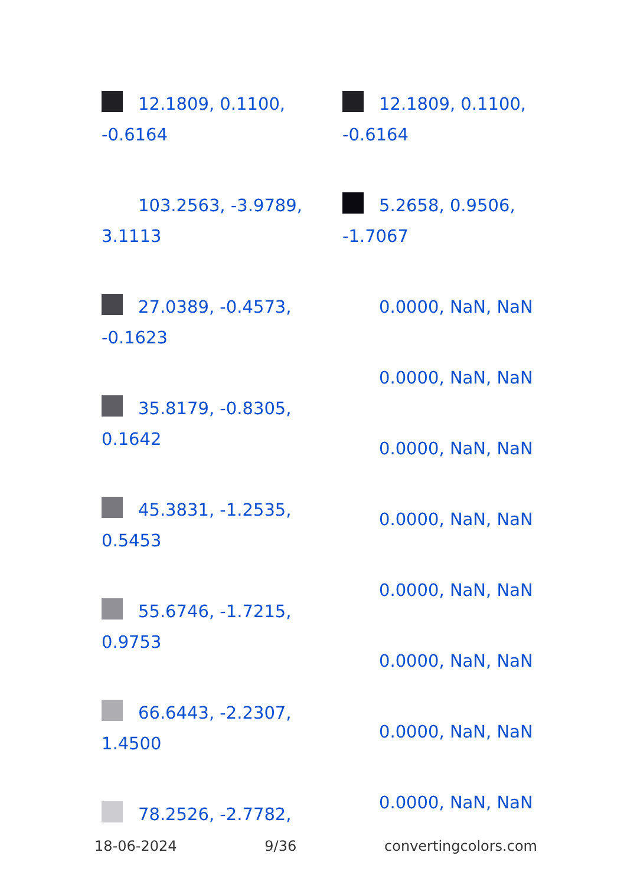12.1809, 0.1100, -0.6164
103.2563, -3.9789, 3.1113
27.0389, -0.4573, -0.1623
35.8179, -0.8305, 0.1642
45.3831, -1.2535, 0.5453
55.6746, -1.7215, 0.9753
66.6443, -2.2307, 1.4500
78.2526, -2.7782,
12.1809, 0.1100, -0.6164
5.2658, 0.9506, -1.7067
0.0000, NaN, NaN
0.0000, NaN, NaN
0.0000, NaN, NaN
0.0000, NaN, NaN
0.0000, NaN, NaN
0.0000, NaN, NaN
0.0000, NaN, NaN
0.0000, NaN, NaN
18-06-2024 9/36 convertingcolors.com